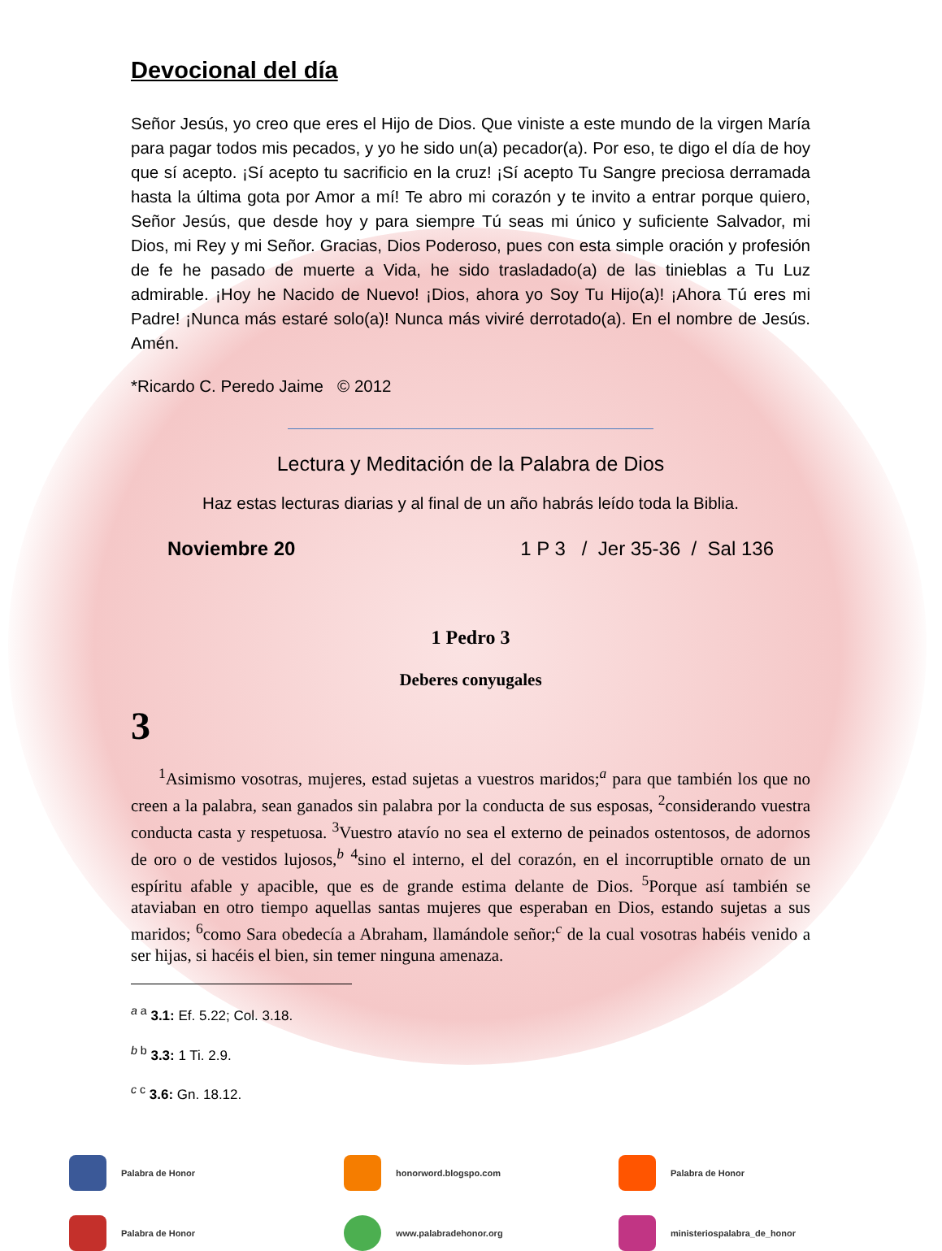Devocional del día
Señor Jesús, yo creo que eres el Hijo de Dios. Que viniste a este mundo de la virgen María para pagar todos mis pecados, y yo he sido un(a) pecador(a). Por eso, te digo el día de hoy que sí acepto. ¡Sí acepto tu sacrificio en la cruz! ¡Sí acepto Tu Sangre preciosa derramada hasta la última gota por Amor a mí! Te abro mi corazón y te invito a entrar porque quiero, Señor Jesús, que desde hoy y para siempre Tú seas mi único y suficiente Salvador, mi Dios, mi Rey y mi Señor. Gracias, Dios Poderoso, pues con esta simple oración y profesión de fe he pasado de muerte a Vida, he sido trasladado(a) de las tinieblas a Tu Luz admirable. ¡Hoy he Nacido de Nuevo! ¡Dios, ahora yo Soy Tu Hijo(a)! ¡Ahora Tú eres mi Padre! ¡Nunca más estaré solo(a)! Nunca más viviré derrotado(a). En el nombre de Jesús. Amén.
*Ricardo C. Peredo Jaime © 2012
Lectura y Meditación de la Palabra de Dios
Haz estas lecturas diarias y al final de un año habrás leído toda la Biblia.
Noviembre 20 1 P 3 / Jer 35-36 / Sal 136
1 Pedro 3
Deberes conyugales
3
<sup>1</sup> Asimismo vosotras, mujeres, estad sujetas a vuestros maridos;<sup>a</sup> para que también los que no creen a la palabra, sean ganados sin palabra por la conducta de sus esposas, <sup>2</sup>considerando vuestra conducta casta y respetuosa. <sup>3</sup>Vuestro atavío no sea el externo de peinados ostentosos, de adornos de oro o de vestidos lujosos,<sup>b</sup> <sup>4</sup>sino el interno, el del corazón, en el incorruptible ornato de un espíritu afable y apacible, que es de grande estima delante de Dios. <sup>5</sup>Porque así también se ataviaban en otro tiempo aquellas santas mujeres que esperaban en Dios, estando sujetas a sus maridos; <sup>6</sup>como Sara obedecía a Abraham, llamándole señor;<sup>c</sup> de la cual vosotras habéis venido a ser hijas, si hacéis el bien, sin temer ninguna amenaza.
<sup>a a</sup> 3.1: Ef. 5.22; Col. 3.18.
<sup>b b</sup> 3.3: 1 Ti. 2.9.
<sup>c c</sup> 3.6: Gn. 18.12.
Palabra de Honor
honorword.blogspo.com
Palabra de Honor
Palabra de Honor
www.palabradehonor.org
ministeriospalabra_de_honor